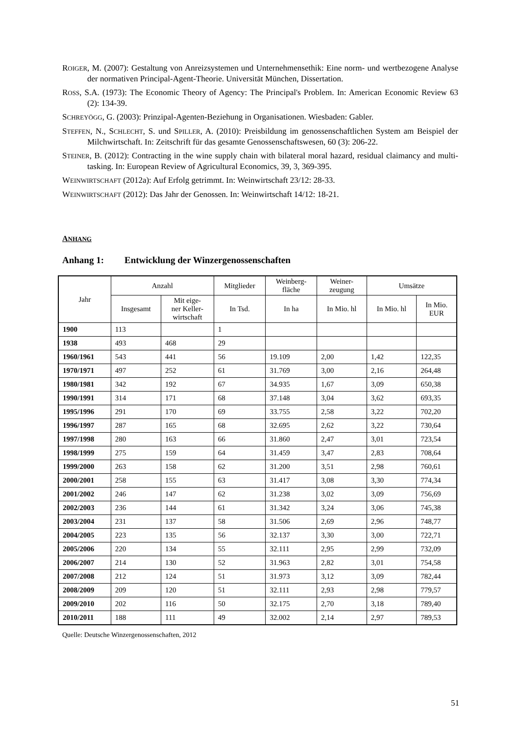ROIGER, M. (2007): Gestaltung von Anreizsystemen und Unternehmensethik: Eine norm- und wertbezogene Analyse der normativen Principal-Agent-Theorie. Universität München, Dissertation.
ROSS, S.A. (1973): The Economic Theory of Agency: The Principal's Problem. In: American Economic Review 63 (2): 134-39.
SCHREYÖGG, G. (2003): Prinzipal-Agenten-Beziehung in Organisationen. Wiesbaden: Gabler.
STEFFEN, N., SCHLECHT, S. und SPILLER, A. (2010): Preisbildung im genossenschaftlichen System am Beispiel der Milchwirtschaft. In: Zeitschrift für das gesamte Genossenschaftswesen, 60 (3): 206-22.
STEINER, B. (2012): Contracting in the wine supply chain with bilateral moral hazard, residual claimancy and multi-tasking. In: European Review of Agricultural Economics, 39, 3, 369-395.
WEINWIRTSCHAFT (2012a): Auf Erfolg getrimmt. In: Weinwirtschaft 23/12: 28-33.
WEINWIRTSCHAFT (2012): Das Jahr der Genossen. In: Weinwirtschaft 14/12: 18-21.
ANHANG
Anhang 1: Entwicklung der Winzergenossenschaften
| Jahr | Anzahl | | Mitglieder | Weinberg- fläche | Weiner- zeugung | Umsätze | |
| --- | --- | --- | --- | --- | --- | --- | --- |
| | Insgesamt | Mit eige- ner Keller- wirtschaft | In Tsd. | In ha | In Mio. hl | In Mio. hl | In Mio. EUR |
| 1900 | 113 | | 1 | | | | |
| 1938 | 493 | 468 | 29 | | | | |
| 1960/1961 | 543 | 441 | 56 | 19.109 | 2,00 | 1,42 | 122,35 |
| 1970/1971 | 497 | 252 | 61 | 31.769 | 3,00 | 2,16 | 264,48 |
| 1980/1981 | 342 | 192 | 67 | 34.935 | 1,67 | 3,09 | 650,38 |
| 1990/1991 | 314 | 171 | 68 | 37.148 | 3,04 | 3,62 | 693,35 |
| 1995/1996 | 291 | 170 | 69 | 33.755 | 2,58 | 3,22 | 702,20 |
| 1996/1997 | 287 | 165 | 68 | 32.695 | 2,62 | 3,22 | 730,64 |
| 1997/1998 | 280 | 163 | 66 | 31.860 | 2,47 | 3,01 | 723,54 |
| 1998/1999 | 275 | 159 | 64 | 31.459 | 3,47 | 2,83 | 708,64 |
| 1999/2000 | 263 | 158 | 62 | 31.200 | 3,51 | 2,98 | 760,61 |
| 2000/2001 | 258 | 155 | 63 | 31.417 | 3,08 | 3,30 | 774,34 |
| 2001/2002 | 246 | 147 | 62 | 31.238 | 3,02 | 3,09 | 756,69 |
| 2002/2003 | 236 | 144 | 61 | 31.342 | 3,24 | 3,06 | 745,38 |
| 2003/2004 | 231 | 137 | 58 | 31.506 | 2,69 | 2,96 | 748,77 |
| 2004/2005 | 223 | 135 | 56 | 32.137 | 3,30 | 3,00 | 722,71 |
| 2005/2006 | 220 | 134 | 55 | 32.111 | 2,95 | 2,99 | 732,09 |
| 2006/2007 | 214 | 130 | 52 | 31.963 | 2,82 | 3,01 | 754,58 |
| 2007/2008 | 212 | 124 | 51 | 31.973 | 3,12 | 3,09 | 782,44 |
| 2008/2009 | 209 | 120 | 51 | 32.111 | 2,93 | 2,98 | 779,57 |
| 2009/2010 | 202 | 116 | 50 | 32.175 | 2,70 | 3,18 | 789,40 |
| 2010/2011 | 188 | 111 | 49 | 32.002 | 2,14 | 2,97 | 789,53 |
Quelle: Deutsche Winzergenossenschaften, 2012
51